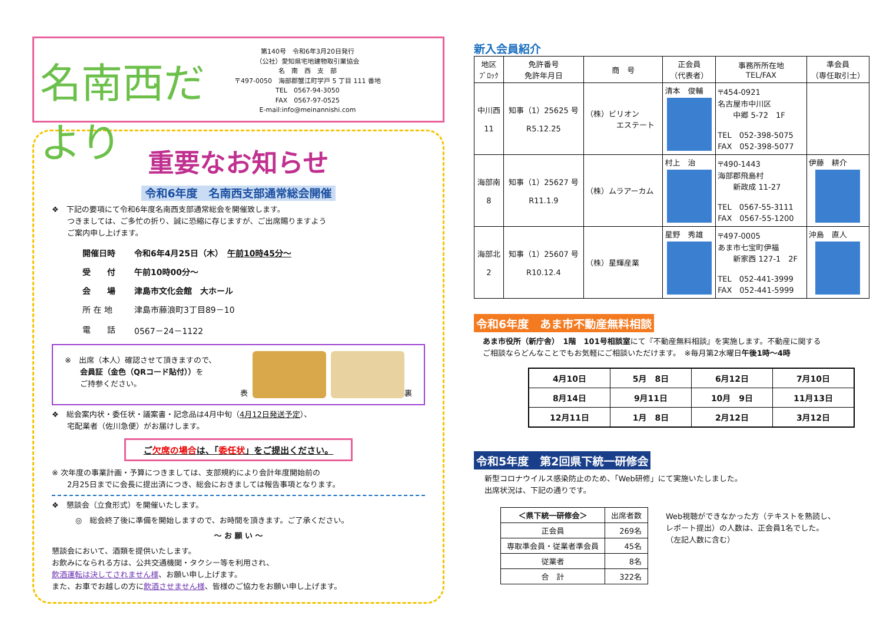名南西だより
第140号　令和6年3月20日発行
（公社）愛知県宅地建物取引業協会
名　南　西　支　部
〒497-0050　海部郡蟹江町学戸 5 丁目 111 番地
TEL　0567-94-3050
FAX　0567-97-0525
E-mail:info@meinannishi.com
重要なお知らせ
令和6年度　名南西支部通常総会開催
❖　下記の要項にて令和6年度名南西支部通常総会を開催致します。
　　つきましては、ご多忙の折り、誠に恐縮に存じますが、ご出席賜りますよう
　　ご案内申し上げます。
| 開催日時 | 令和6年4月25日（木） 午前10時45分～ |
| 受 付 | 午前10時00分～ |
| 会 場 | 津島市文化会館 大ホール |
| 所 在 地 | 津島市藤浪町3丁目89－10 |
| 電 話 | 0567－24－1122 |
※　出席（本人）確認させて頂きますので、
　　会員証（金色（QRコード貼付））を
　　ご持参ください。
表
裏
❖　総会案内状・委任状・議案書・記念品は4月中旬（4月12日発送予定）、
　　宅配業者（佐川急便）がお届けします。
ご欠席の場合は、「委任状」をご提出ください。
※ 次年度の事業計画・予算につきましては、支部規約により会計年度開始前の
　　2月25日までに会長に提出済につき、総会におきましては報告事項となります。
❖　懇談会（立食形式）を開催いたします。
◎　総会終了後に準備を開始しますので、お時間を頂きます。ご了承ください。
～ お 願 い ～
懇談会において、酒類を提供いたします。
お飲みになられる方は、公共交通機関・タクシー等を利用され、
飲酒運転は決してされません様、お願い申し上げます。
また、お車でお越しの方に飲酒させません様、皆様のご協力をお願い申し上げます。
新入会員紹介
| 地区 ﾌﾞﾛｯｸ | 免許番号 免許年月日 | 商 号 | 正会員 （代表者） | 事務所所在地 TEL/FAX | 準会員 （専任取引士） |
| --- | --- | --- | --- | --- | --- |
| 中川西 11 | 知事（1）25625 号 R5.12.25 | （株）ビリオン エステート | 清本 俊輔 | 〒454-0921 名古屋市中川区 中郷 5-72 1F TEL 052-398-5075 FAX 052-398-5077 | |
| 海部南 8 | 知事（1）25627 号 R11.1.9 | （株）ムラアーカム | 村上 治 | 〒490-1443 海部郡飛島村 新政成 11-27 TEL 0567-55-3111 FAX 0567-55-1200 | 伊藤 耕介 |
| 海部北 2 | 知事（1）25607 号 R10.12.4 | （株）星輝産業 | 星野 秀雄 | 〒497-0005 あま市七宝町伊福 新家西 127-1 2F TEL 052-441-3999 FAX 052-441-5999 | 沖島 直人 |
令和6年度　あま市不動産無料相談
あま市役所（新庁舎）　1階　101号相談室にて『不動産無料相談』を実施します。不動産に関する
ご相談ならどんなことでもお気軽にご相談いただけます。　※毎月第2水曜日午後1時～4時
| 4月10日 | 5月 8日 | 6月12日 | 7月10日 |
| 8月14日 | 9月11日 | 10月 9日 | 11月13日 |
| 12月11日 | 1月 8日 | 2月12日 | 3月12日 |
令和5年度　第2回県下統一研修会
新型コロナウイルス感染防止のため、「Web研修」にて実施いたしました。
出席状況は、下記の通りです。
| ＜県下統一研修会＞ | 出席者数 |
| --- | --- |
| 正会員 | 269名 |
| 専取準会員・従業者準会員 | 45名 |
| 従業者 | 8名 |
| 合 計 | 322名 |
Web視聴ができなかった方（テキストを熟読し、
レポート提出）の人数は、正会員1名でした。
（左記人数に含む）